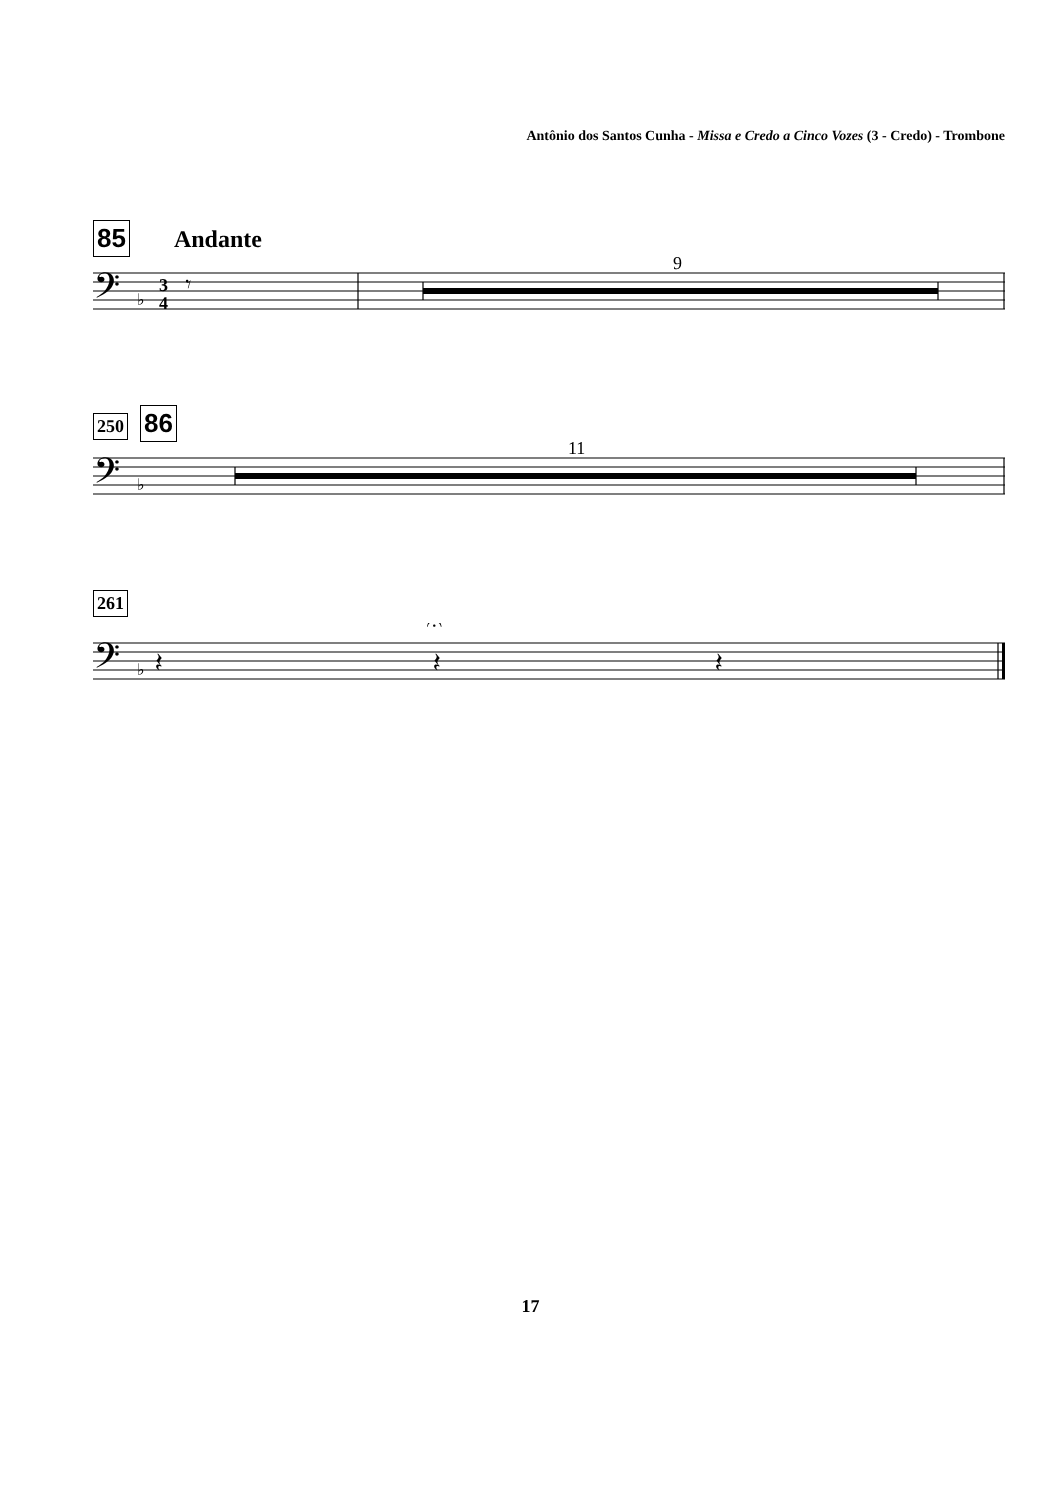Antônio dos Santos Cunha - Missa e Credo a Cinco Vozes (3 - Credo) - Trombone
85 Andante
9
𝄢
♭
3
4
𝄾
250 86
11
𝄢
♭
261
𝄢
♭
𝄽
𝄽
𝄽
𝄐
17